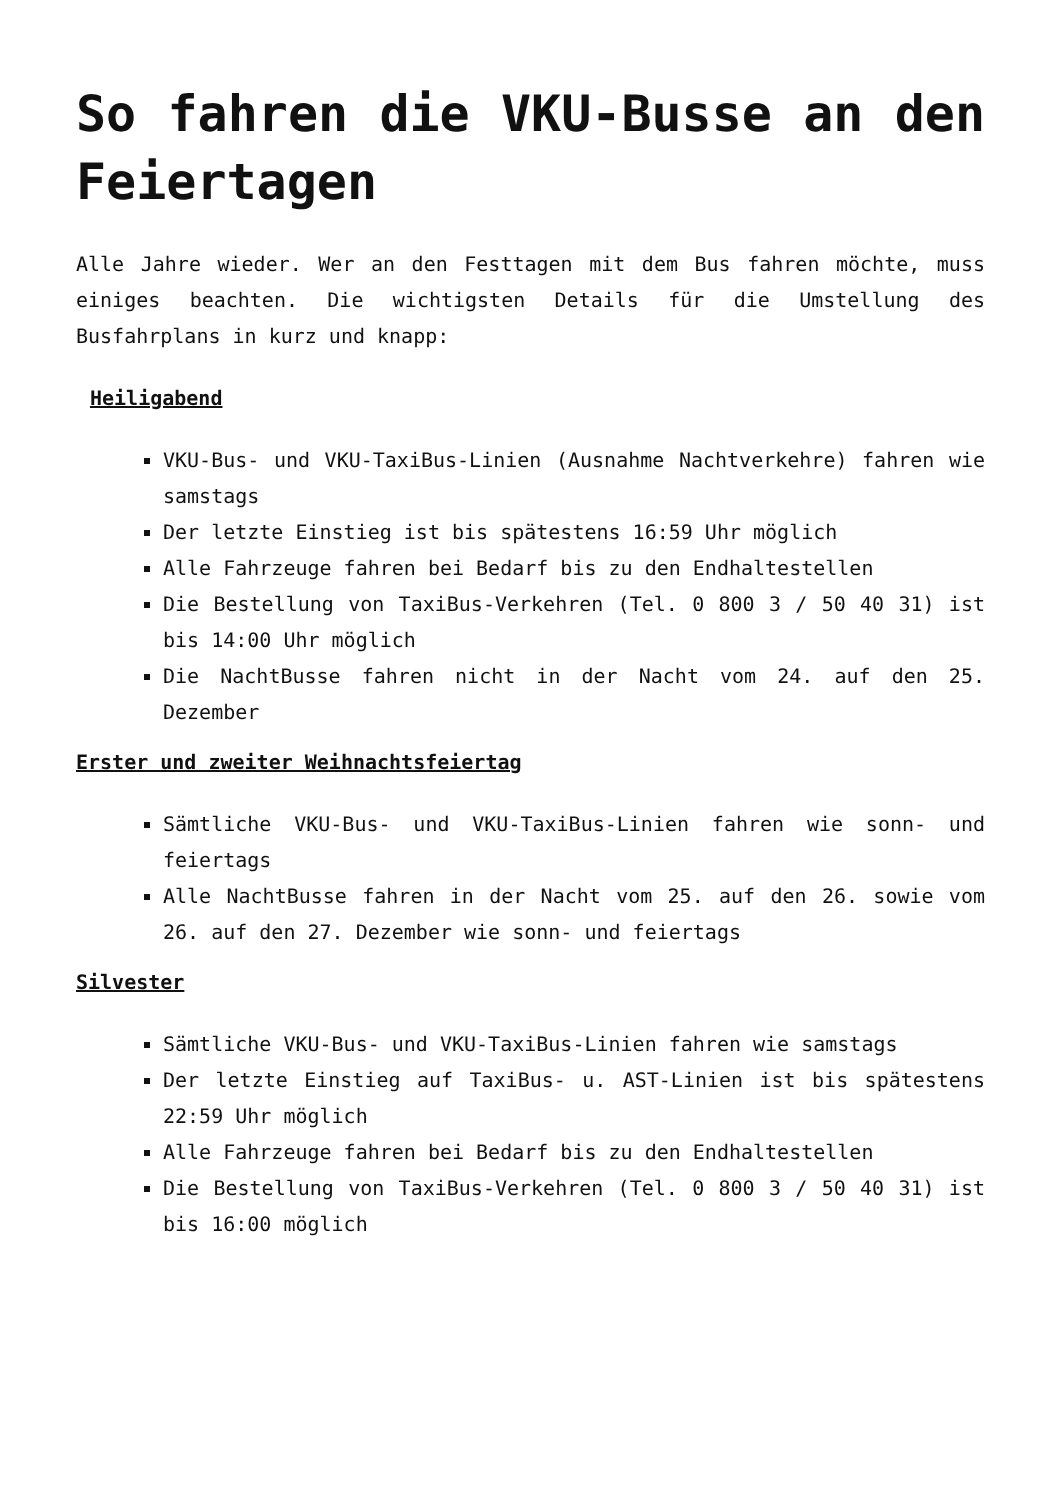So fahren die VKU-Busse an den Feiertagen
Alle Jahre wieder. Wer an den Festtagen mit dem Bus fahren möchte, muss einiges beachten. Die wichtigsten Details für die Umstellung des Busfahrplans in kurz und knapp:
Heiligabend
VKU-Bus- und VKU-TaxiBus-Linien (Ausnahme Nachtverkehre) fahren wie samstags
Der letzte Einstieg ist bis spätestens 16:59 Uhr möglich
Alle Fahrzeuge fahren bei Bedarf bis zu den Endhaltestellen
Die Bestellung von TaxiBus-Verkehren (Tel. 0 800 3 / 50 40 31) ist bis 14:00 Uhr möglich
Die NachtBusse fahren nicht in der Nacht vom 24. auf den 25. Dezember
Erster und zweiter Weihnachtsfeiertag
Sämtliche VKU-Bus- und VKU-TaxiBus-Linien fahren wie sonn- und feiertags
Alle NachtBusse fahren in der Nacht vom 25. auf den 26. sowie vom 26. auf den 27. Dezember wie sonn- und feiertags
Silvester
Sämtliche VKU-Bus- und VKU-TaxiBus-Linien fahren wie samstags
Der letzte Einstieg auf TaxiBus- u. AST-Linien ist bis spätestens 22:59 Uhr möglich
Alle Fahrzeuge fahren bei Bedarf bis zu den Endhaltestellen
Die Bestellung von TaxiBus-Verkehren (Tel. 0 800 3 / 50 40 31) ist bis 16:00 möglich